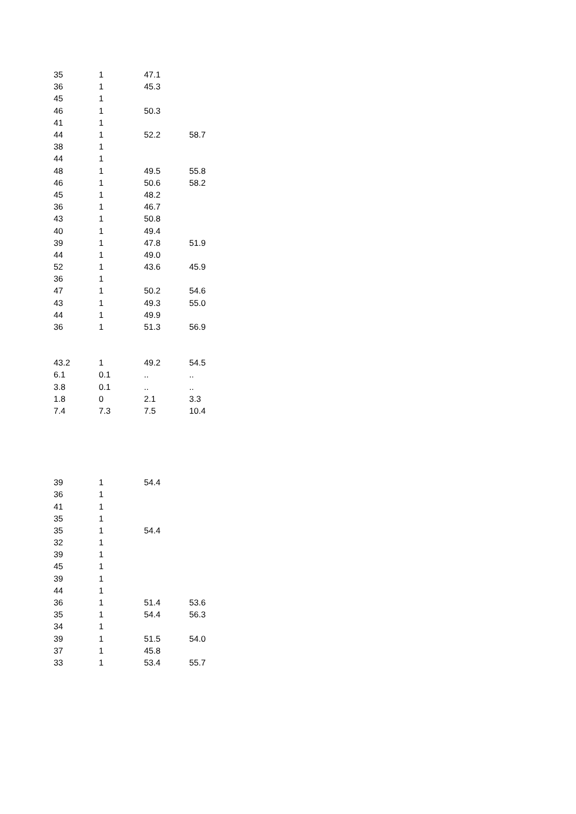| 35 | 1 | 47.1 | |
| 36 | 1 | 45.3 | |
| 45 | 1 | | |
| 46 | 1 | 50.3 | |
| 41 | 1 | | |
| 44 | 1 | 52.2 | 58.7 |
| 38 | 1 | | |
| 44 | 1 | | |
| 48 | 1 | 49.5 | 55.8 |
| 46 | 1 | 50.6 | 58.2 |
| 45 | 1 | 48.2 | |
| 36 | 1 | 46.7 | |
| 43 | 1 | 50.8 | |
| 40 | 1 | 49.4 | |
| 39 | 1 | 47.8 | 51.9 |
| 44 | 1 | 49.0 | |
| 52 | 1 | 43.6 | 45.9 |
| 36 | 1 | | |
| 47 | 1 | 50.2 | 54.6 |
| 43 | 1 | 49.3 | 55.0 |
| 44 | 1 | 49.9 | |
| 36 | 1 | 51.3 | 56.9 |
| 43.2 | 1 | 49.2 | 54.5 |
| 6.1 | 0.1 | .. | .. |
| 3.8 | 0.1 | .. | .. |
| 1.8 | 0 | 2.1 | 3.3 |
| 7.4 | 7.3 | 7.5 | 10.4 |
| 39 | 1 | 54.4 | |
| 36 | 1 | | |
| 41 | 1 | | |
| 35 | 1 | | |
| 35 | 1 | 54.4 | |
| 32 | 1 | | |
| 39 | 1 | | |
| 45 | 1 | | |
| 39 | 1 | | |
| 44 | 1 | | |
| 36 | 1 | 51.4 | 53.6 |
| 35 | 1 | 54.4 | 56.3 |
| 34 | 1 | | |
| 39 | 1 | 51.5 | 54.0 |
| 37 | 1 | 45.8 | |
| 33 | 1 | 53.4 | 55.7 |